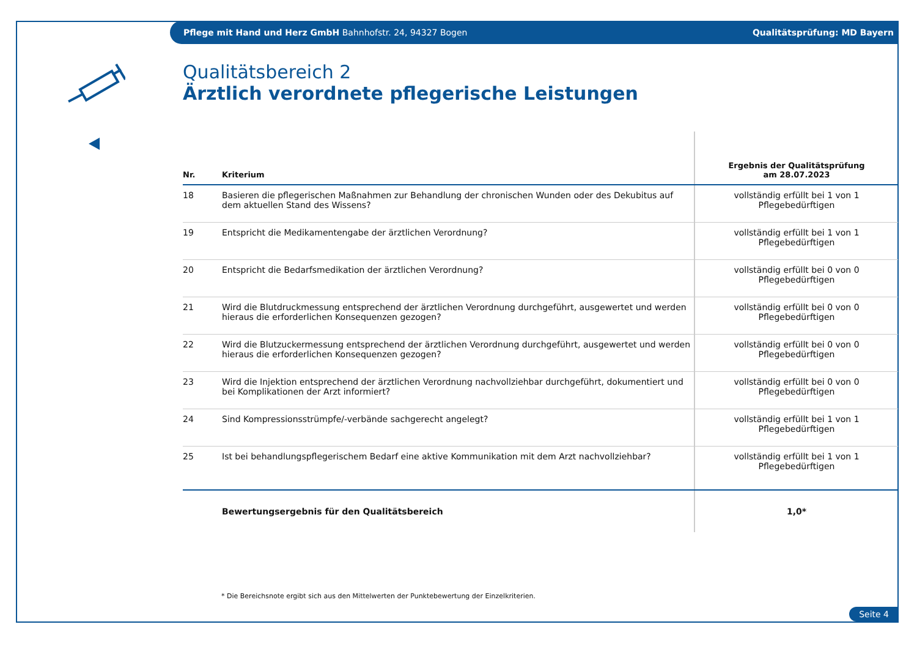Pflege mit Hand und Herz GmbH Bahnhofstr. 24, 94327 Bogen Qualitätsprüfung: MD Bayern
Qualitätsbereich 2
Ärztlich verordnete pflegerische Leistungen
| Nr. | Kriterium | Ergebnis der Qualitätsprüfung am 28.07.2023 |
| --- | --- | --- |
| 18 | Basieren die pflegerischen Maßnahmen zur Behandlung der chronischen Wunden oder des Dekubitus auf dem aktuellen Stand des Wissens? | vollständig erfüllt bei 1 von 1 Pflegebedürftigen |
| 19 | Entspricht die Medikamentengabe der ärztlichen Verordnung? | vollständig erfüllt bei 1 von 1 Pflegebedürftigen |
| 20 | Entspricht die Bedarfsmedikation der ärztlichen Verordnung? | vollständig erfüllt bei 0 von 0 Pflegebedürftigen |
| 21 | Wird die Blutdruckmessung entsprechend der ärztlichen Verordnung durchgeführt, ausgewertet und werden hieraus die erforderlichen Konsequenzen gezogen? | vollständig erfüllt bei 0 von 0 Pflegebedürftigen |
| 22 | Wird die Blutzuckermessung entsprechend der ärztlichen Verordnung durchgeführt, ausgewertet und werden hieraus die erforderlichen Konsequenzen gezogen? | vollständig erfüllt bei 0 von 0 Pflegebedürftigen |
| 23 | Wird die Injektion entsprechend der ärztlichen Verordnung nachvollziehbar durchgeführt, dokumentiert und bei Komplikationen der Arzt informiert? | vollständig erfüllt bei 0 von 0 Pflegebedürftigen |
| 24 | Sind Kompressionsstrümpfe/-verbände sachgerecht angelegt? | vollständig erfüllt bei 1 von 1 Pflegebedürftigen |
| 25 | Ist bei behandlungspflegerischem Bedarf eine aktive Kommunikation mit dem Arzt nachvollziehbar? | vollständig erfüllt bei 1 von 1 Pflegebedürftigen |
| | Bewertungsergebnis für den Qualitätsbereich | 1,0* |
* Die Bereichsnote ergibt sich aus den Mittelwerten der Punktebewertung der Einzelkriterien.
Seite 4